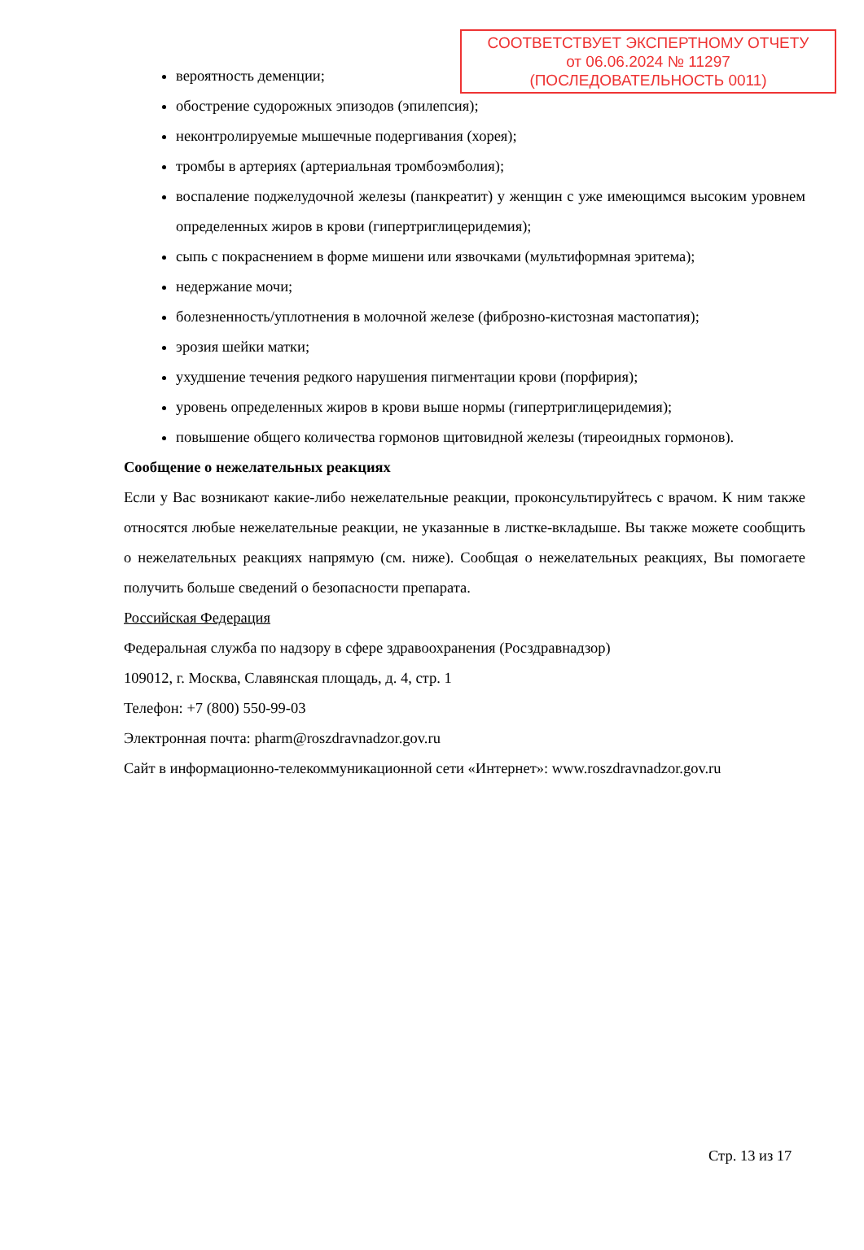СООТВЕТСТВУЕТ ЭКСПЕРТНОМУ ОТЧЕТУ
от 06.06.2024 № 11297
(ПОСЛЕДОВАТЕЛЬНОСТЬ 0011)
вероятность деменции;
обострение судорожных эпизодов (эпилепсия);
неконтролируемые мышечные подергивания (хорея);
тромбы в артериях (артериальная тромбоэмболия);
воспаление поджелудочной железы (панкреатит) у женщин с уже имеющимся высоким уровнем определенных жиров в крови (гипертриглицеридемия);
сыпь с покраснением в форме мишени или язвочками (мультиформная эритема);
недержание мочи;
болезненность/уплотнения в молочной железе (фиброзно-кистозная мастопатия);
эрозия шейки матки;
ухудшение течения редкого нарушения пигментации крови (порфирия);
уровень определенных жиров в крови выше нормы (гипертриглицеридемия);
повышение общего количества гормонов щитовидной железы (тиреоидных гормонов).
Сообщение о нежелательных реакциях
Если у Вас возникают какие-либо нежелательные реакции, проконсультируйтесь с врачом. К ним также относятся любые нежелательные реакции, не указанные в листке-вкладыше. Вы также можете сообщить о нежелательных реакциях напрямую (см. ниже). Сообщая о нежелательных реакциях, Вы помогаете получить больше сведений о безопасности препарата.
Российская Федерация
Федеральная служба по надзору в сфере здравоохранения (Росздравнадзор)
109012, г. Москва, Славянская площадь, д. 4, стр. 1
Телефон: +7 (800) 550-99-03
Электронная почта: pharm@roszdravnadzor.gov.ru
Сайт в информационно-телекоммуникационной сети «Интернет»: www.roszdravnadzor.gov.ru
Стр. 13 из 17